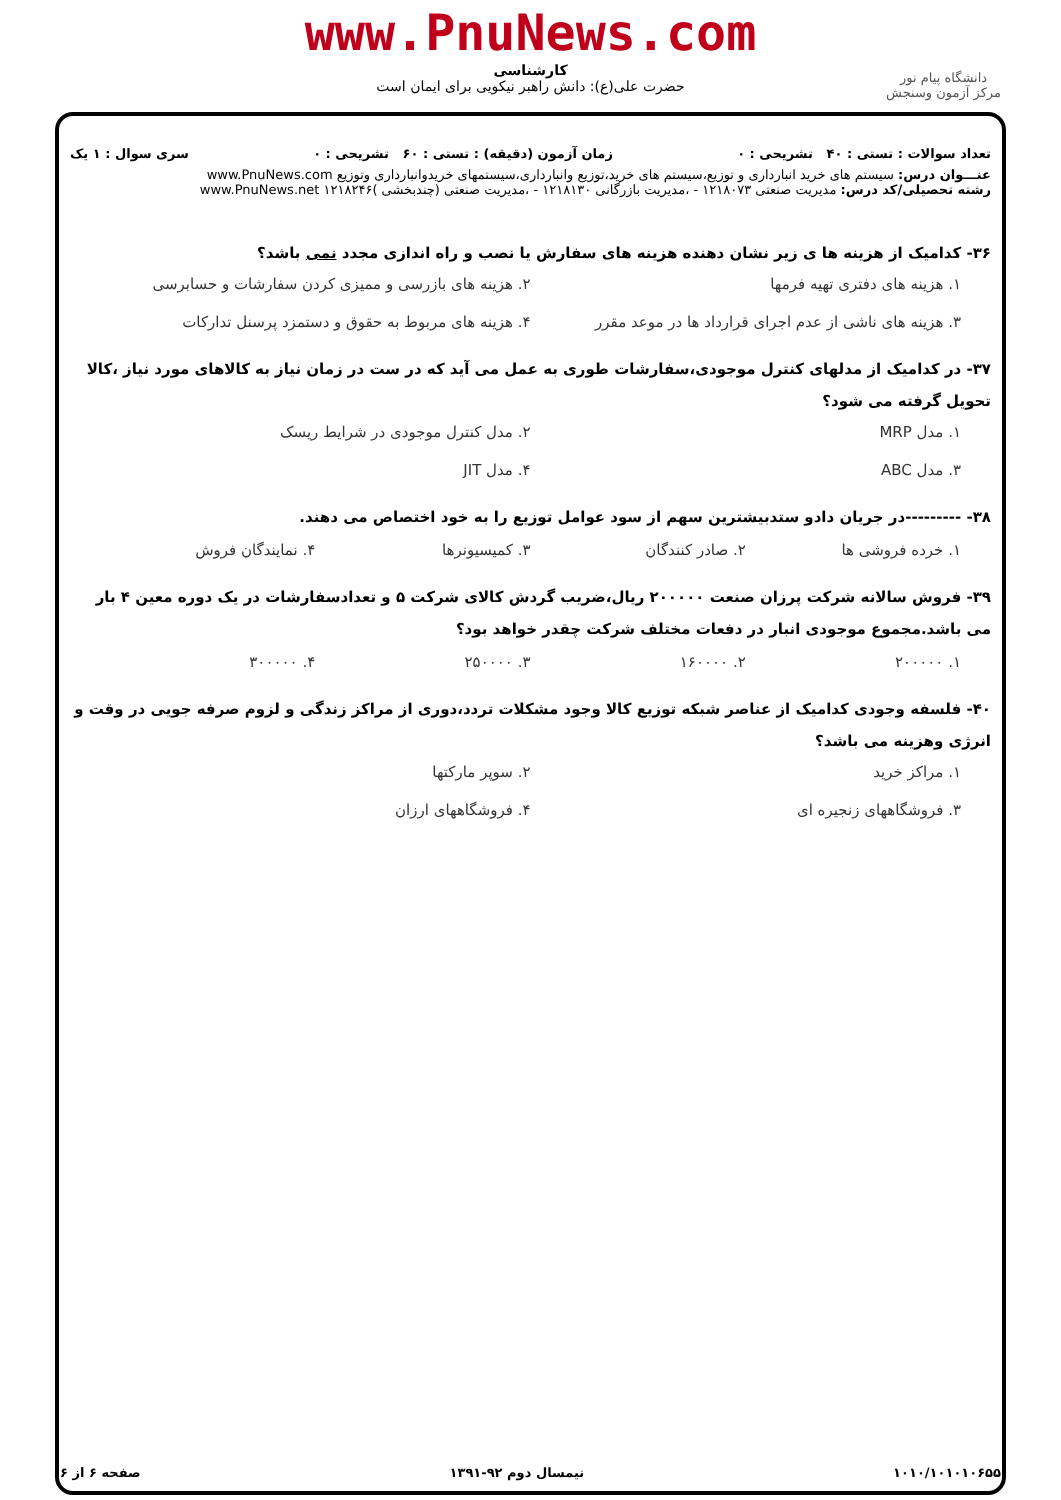www.PnuNews.com
کارشناسی
حضرت علی(ع): دانش راهبر نیکویی برای ایمان است
دانشگاه پیام نور
مرکز آزمون وسنجش
تعداد سوالات : تستی : ۴۰ تشریحی : ۰ زمان آزمون (دقیقه) : تستی : ۶۰ تشریحی : ۰ سری سوال : ۱ یک
عنـــوان درس: سیستم های خرید انبارداری و توزیع،سیستم های خرید،توزیع وانبارداری،سیستمهای خریدوانبارداری وتوزیع www.PnuNews.com
رشته تحصیلی/کد درس: مدیریت صنعتی ۱۲۱۸۰۷۳ - ،مدیریت بازرگانی ۱۲۱۸۱۳۰ - ،مدیریت صنعتی (چندبخشی )۱۲۱۸۲۴۶ www.PnuNews.net
۳۶- کدامیک از هزینه ها ی زیر نشان دهنده هزینه های سفارش یا نصب و راه اندازی مجدد نمی باشد؟
۱. هزینه های دفتری تهیه فرمها ۲. هزینه های بازرسی و ممیزی کردن سفارشات و حسابرسی ۳. هزینه های ناشی از عدم اجرای قرارداد ها در موعد مقرر ۴. هزینه های مربوط به حقوق و دستمزد پرسنل تدارکات
۳۷- در کدامیک از مدلهای کنترل موجودی،سفارشات طوری به عمل می آید که در ست در زمان نیاز به کالاهای مورد نیاز ،کالا تحویل گرفته می شود؟
۱. مدل MRP ۲. مدل کنترل موجودی در شرایط ریسک ۳. مدل ABC ۴. مدل JIT
۳۸- ---------در جریان دادو ستدبیشترین سهم از سود عوامل توزیع را به خود اختصاص می دهند.
۱. خرده فروشی ها ۲. صادر کنندگان ۳. کمیسیونرها ۴. نمایندگان فروش
۳۹- فروش سالانه شرکت پرزان صنعت ۲۰۰۰۰۰ ریال،ضریب گردش کالای شرکت ۵ و تعدادسفارشات در یک دوره معین ۴ بار می باشد.مجموع موجودی انبار در دفعات مختلف شرکت چقدر خواهد بود؟
۱. ۲۰۰۰۰۰ ۲. ۱۶۰۰۰۰ ۳. ۲۵۰۰۰۰ ۴. ۳۰۰۰۰۰
۴۰- فلسفه وجودی کدامیک از عناصر شبکه توزیع کالا وجود مشکلات تردد،دوری از مراکز زندگی و لزوم صرفه جویی در وقت و انرژی وهزینه می باشد؟
۱. مراکز خرید ۲. سوپر مارکتها ۳. فروشگاههای زنجیره ای ۴. فروشگاههای ارزان
۱۰۱۰/۱۰۱۰۱۰۶۵۵ نیمسال دوم ۹۲-۱۳۹۱ صفحه ۶ از ۶